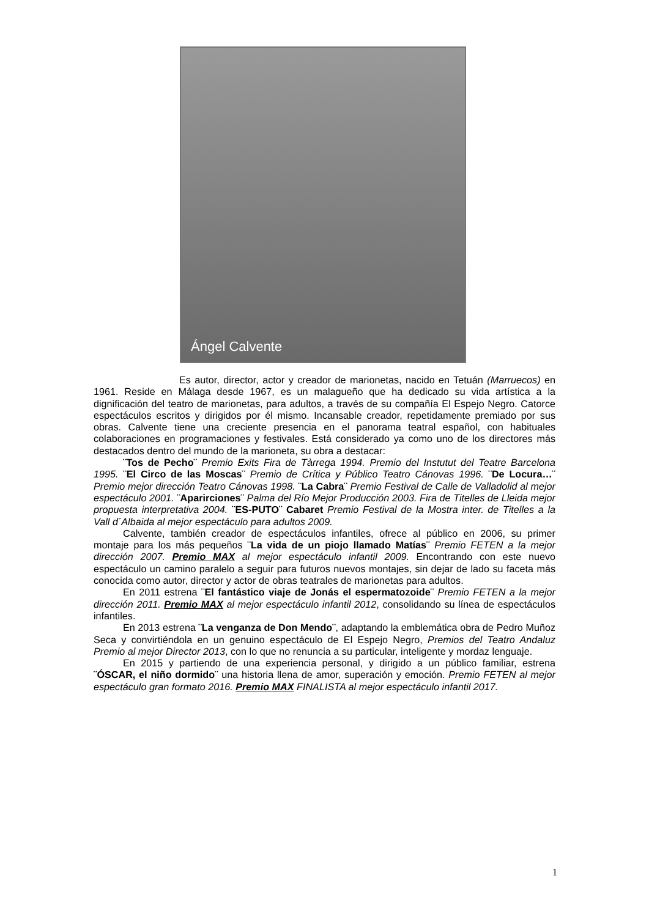Ángel Calvente
Es autor, director, actor y creador de marionetas, nacido en Tetuán (Marruecos) en 1961. Reside en Málaga desde 1967, es un malagueño que ha dedicado su vida artística a la dignificación del teatro de marionetas, para adultos, a través de su compañía El Espejo Negro. Catorce espectáculos escritos y dirigidos por él mismo. Incansable creador, repetidamente premiado por sus obras. Calvente tiene una creciente presencia en el panorama teatral español, con habituales colaboraciones en programaciones y festivales. Está considerado ya como uno de los directores más destacados dentro del mundo de la marioneta, su obra a destacar:
¨Tos de Pecho¨ Premio Exits Fira de Tàrrega 1994. Premio del Instutut del Teatre Barcelona 1995. ¨El Circo de las Moscas¨ Premio de Crítica y Público Teatro Cánovas 1996. ¨De Locura…¨ Premio mejor dirección Teatro Cánovas 1998. ¨La Cabra¨ Premio Festival de Calle de Valladolid al mejor espectáculo 2001. ¨Aparirciones¨ Palma del Río Mejor Producción 2003. Fira de Titelles de Lleida mejor propuesta interpretativa 2004. ¨ES-PUTO¨ Cabaret Premio Festival de la Mostra inter. de Titelles a la Vall d´Albaida al mejor espectáculo para adultos 2009.
Calvente, también creador de espectáculos infantiles, ofrece al público en 2006, su primer montaje para los más pequeños ¨La vida de un piojo llamado Matías¨ Premio FETEN a la mejor dirección 2007. Premio MAX al mejor espectáculo infantil 2009. Encontrando con este nuevo espectáculo un camino paralelo a seguir para futuros nuevos montajes, sin dejar de lado su faceta más conocida como autor, director y actor de obras teatrales de marionetas para adultos.
En 2011 estrena ¨El fantástico viaje de Jonás el espermatozoide¨ Premio FETEN a la mejor dirección 2011. Premio MAX al mejor espectáculo infantil 2012, consolidando su línea de espectáculos infantiles.
En 2013 estrena ¨La venganza de Don Mendo¨, adaptando la emblemática obra de Pedro Muñoz Seca y convirtiéndola en un genuino espectáculo de El Espejo Negro, Premios del Teatro Andaluz Premio al mejor Director 2013, con lo que no renuncia a su particular, inteligente y mordaz lenguaje.
En 2015 y partiendo de una experiencia personal, y dirigido a un público familiar, estrena ¨ÓSCAR, el niño dormido¨ una historia llena de amor, superación y emoción. Premio FETEN al mejor espectáculo gran formato 2016. Premio MAX FINALISTA al mejor espectáculo infantil 2017.
1